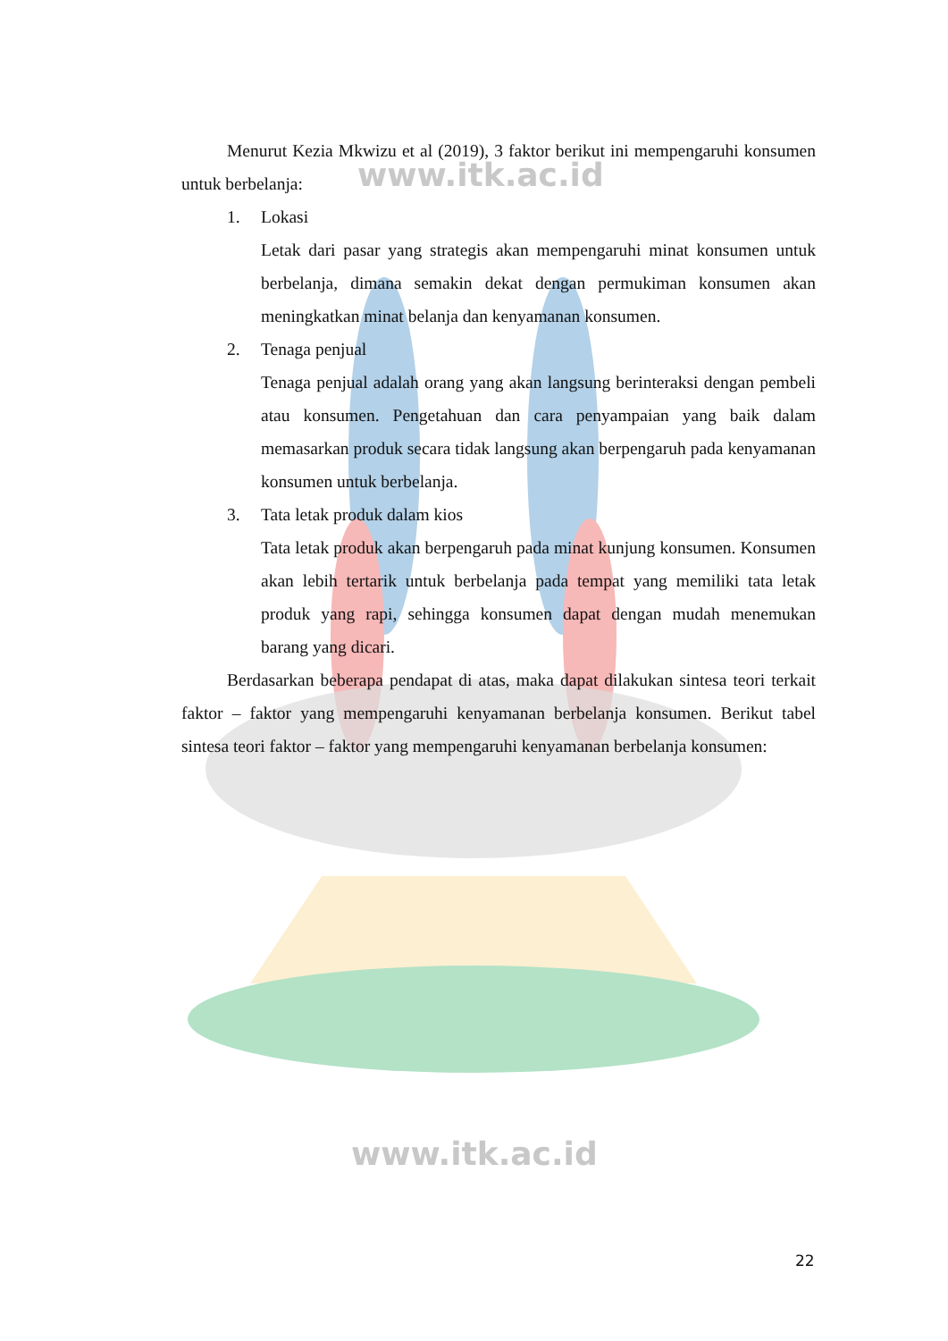www.itk.ac.id
www.itk.ac.id
Menurut Kezia Mkwizu et al (2019), 3 faktor berikut ini mempengaruhi konsumen untuk berbelanja:
1. Lokasi
Letak dari pasar yang strategis akan mempengaruhi minat konsumen untuk berbelanja, dimana semakin dekat dengan permukiman konsumen akan meningkatkan minat belanja dan kenyamanan konsumen.
2. Tenaga penjual
Tenaga penjual adalah orang yang akan langsung berinteraksi dengan pembeli atau konsumen. Pengetahuan dan cara penyampaian yang baik dalam memasarkan produk secara tidak langsung akan berpengaruh pada kenyamanan konsumen untuk berbelanja.
3. Tata letak produk dalam kios
Tata letak produk akan berpengaruh pada minat kunjung konsumen. Konsumen akan lebih tertarik untuk berbelanja pada tempat yang memiliki tata letak produk yang rapi, sehingga konsumen dapat dengan mudah menemukan barang yang dicari.
Berdasarkan beberapa pendapat di atas, maka dapat dilakukan sintesa teori terkait faktor – faktor yang mempengaruhi kenyamanan berbelanja konsumen. Berikut tabel sintesa teori faktor – faktor yang mempengaruhi kenyamanan berbelanja konsumen:
22